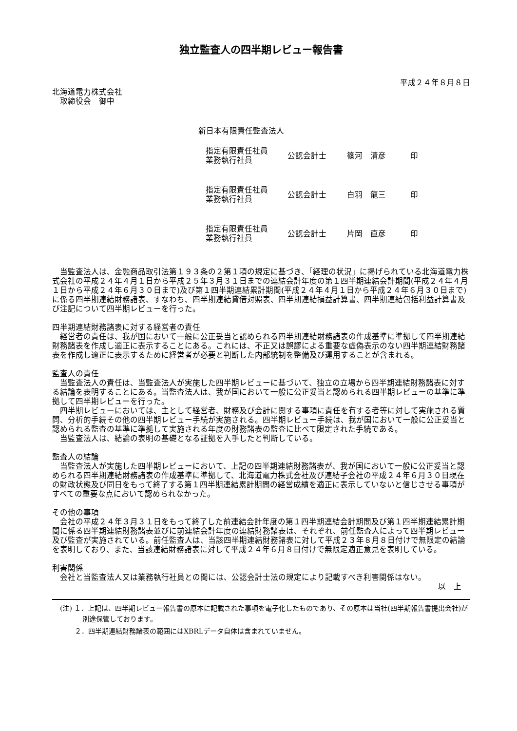独立監査人の四半期レビュー報告書
平成２４年８月８日
北海道電力株式会社
　取締役会　御中
新日本有限責任監査法人
| 指定有限責任社員 業務執行社員 | 公認会計士 | 篠河 清彦 | 印 |
| 指定有限責任社員 業務執行社員 | 公認会計士 | 白羽 龍三 | 印 |
| 指定有限責任社員 業務執行社員 | 公認会計士 | 片岡 直彦 | 印 |
当監査法人は、金融商品取引法第１９３条の２第１項の規定に基づき、「経理の状況」に掲げられている北海道電力株式会社の平成２４年４月１日から平成２５年３月３１日までの連結会計年度の第１四半期連結会計期間(平成２４年４月１日から平成２４年６月３０日まで)及び第１四半期連結累計期間(平成２４年４月１日から平成２４年６月３０日まで)に係る四半期連結財務諸表、すなわち、四半期連結貸借対照表、四半期連結損益計算書、四半期連結包括利益計算書及び注記について四半期レビューを行った。
四半期連結財務諸表に対する経営者の責任
経営者の責任は、我が国において一般に公正妥当と認められる四半期連結財務諸表の作成基準に準拠して四半期連結財務諸表を作成し適正に表示することにある。これには、不正又は誤謬による重要な虚偽表示のない四半期連結財務諸表を作成し適正に表示するために経営者が必要と判断した内部統制を整備及び運用することが含まれる。
監査人の責任
当監査法人の責任は、当監査法人が実施した四半期レビューに基づいて、独立の立場から四半期連結財務諸表に対する結論を表明することにある。当監査法人は、我が国において一般に公正妥当と認められる四半期レビューの基準に準拠して四半期レビューを行った。
四半期レビューにおいては、主として経営者、財務及び会計に関する事項に責任を有する者等に対して実施される質問、分析的手続その他の四半期レビュー手続が実施される。四半期レビュー手続は、我が国において一般に公正妥当と認められる監査の基準に準拠して実施される年度の財務諸表の監査に比べて限定された手続である。
当監査法人は、結論の表明の基礎となる証拠を入手したと判断している。
監査人の結論
当監査法人が実施した四半期レビューにおいて、上記の四半期連結財務諸表が、我が国において一般に公正妥当と認められる四半期連結財務諸表の作成基準に準拠して、北海道電力株式会社及び連結子会社の平成２４年６月３０日現在の財政状態及び同日をもって終了する第１四半期連結累計期間の経営成績を適正に表示していないと信じさせる事項がすべての重要な点において認められなかった。
その他の事項
会社の平成２４年３月３１日をもって終了した前連結会計年度の第１四半期連結会計期間及び第１四半期連結累計期間に係る四半期連結財務諸表並びに前連結会計年度の連結財務諸表は、それぞれ、前任監査人によって四半期レビュー及び監査が実施されている。前任監査人は、当該四半期連結財務諸表に対して平成２３年８月８日付けで無限定の結論を表明しており、また、当該連結財務諸表に対して平成２４年６月８日付けで無限定適正意見を表明している。
利害関係
会社と当監査法人又は業務執行社員との間には、公認会計士法の規定により記載すべき利害関係はない。
以　上
(注) １．上記は、四半期レビュー報告書の原本に記載された事項を電子化したものであり、その原本は当社(四半期報告書提出会社)が別途保管しております。
２．四半期連結財務諸表の範囲にはXBRLデータ自体は含まれていません。